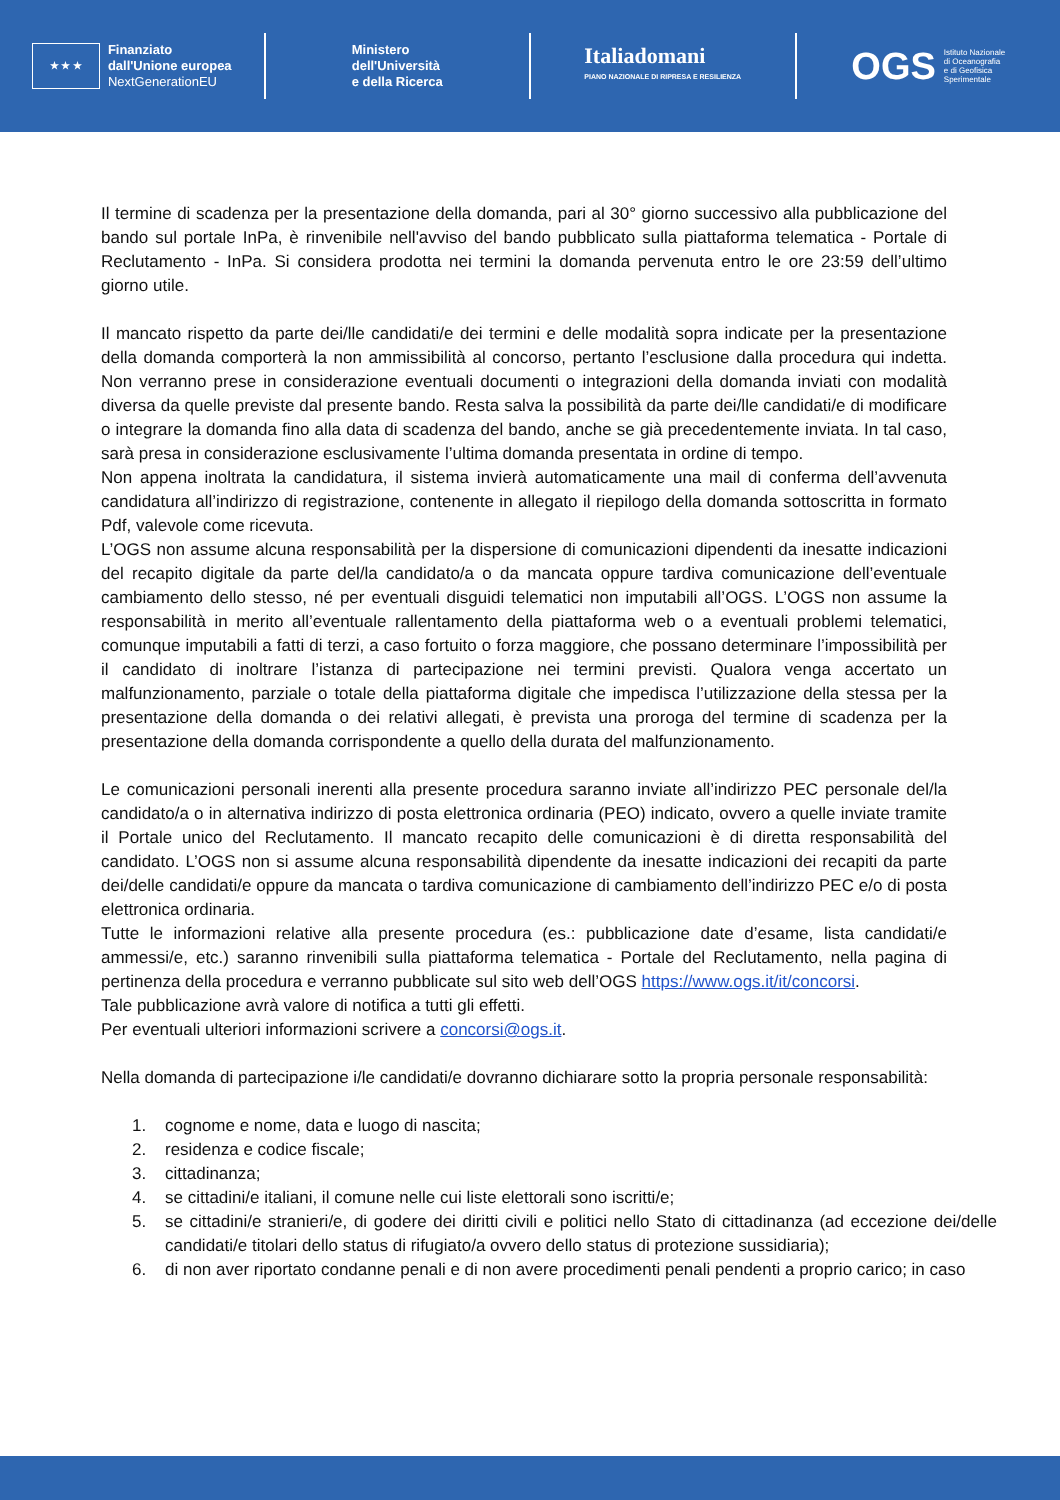★ ★ ★
Finanziato
dall'Unione europea
NextGenerationEU
Ministero
dell'Università
e della Ricerca
Italiadomani
PIANO NAZIONALE DI RIPRESA E RESILIENZA
OGS
Istituto Nazionale
di Oceanografia
e di Geofisica
Sperimentale
Il termine di scadenza per la presentazione della domanda, pari al 30° giorno successivo alla pubblicazione del bando sul portale InPa, è rinvenibile nell'avviso del bando pubblicato sulla piattaforma telematica - Portale di Reclutamento - InPa. Si considera prodotta nei termini la domanda pervenuta entro le ore 23:59 dell’ultimo giorno utile.
Il mancato rispetto da parte dei/lle candidati/e dei termini e delle modalità sopra indicate per la presentazione della domanda comporterà la non ammissibilità al concorso, pertanto l’esclusione dalla procedura qui indetta. Non verranno prese in considerazione eventuali documenti o integrazioni della domanda inviati con modalità diversa da quelle previste dal presente bando. Resta salva la possibilità da parte dei/lle candidati/e di modificare o integrare la domanda fino alla data di scadenza del bando, anche se già precedentemente inviata. In tal caso, sarà presa in considerazione esclusivamente l’ultima domanda presentata in ordine di tempo.
Non appena inoltrata la candidatura, il sistema invierà automaticamente una mail di conferma dell’avvenuta candidatura all’indirizzo di registrazione, contenente in allegato il riepilogo della domanda sottoscritta in formato Pdf, valevole come ricevuta.
L’OGS non assume alcuna responsabilità per la dispersione di comunicazioni dipendenti da inesatte indicazioni del recapito digitale da parte del/la candidato/a o da mancata oppure tardiva comunicazione dell’eventuale cambiamento dello stesso, né per eventuali disguidi telematici non imputabili all’OGS. L’OGS non assume la responsabilità in merito all’eventuale rallentamento della piattaforma web o a eventuali problemi telematici, comunque imputabili a fatti di terzi, a caso fortuito o forza maggiore, che possano determinare l’impossibilità per il candidato di inoltrare l’istanza di partecipazione nei termini previsti. Qualora venga accertato un malfunzionamento, parziale o totale della piattaforma digitale che impedisca l’utilizzazione della stessa per la presentazione della domanda o dei relativi allegati, è prevista una proroga del termine di scadenza per la presentazione della domanda corrispondente a quello della durata del malfunzionamento.
Le comunicazioni personali inerenti alla presente procedura saranno inviate all’indirizzo PEC personale del/la candidato/a o in alternativa indirizzo di posta elettronica ordinaria (PEO) indicato, ovvero a quelle inviate tramite il Portale unico del Reclutamento. Il mancato recapito delle comunicazioni è di diretta responsabilità del candidato. L’OGS non si assume alcuna responsabilità dipendente da inesatte indicazioni dei recapiti da parte dei/delle candidati/e oppure da mancata o tardiva comunicazione di cambiamento dell’indirizzo PEC e/o di posta elettronica ordinaria.
Tutte le informazioni relative alla presente procedura (es.: pubblicazione date d’esame, lista candidati/e ammessi/e, etc.) saranno rinvenibili sulla piattaforma telematica - Portale del Reclutamento, nella pagina di pertinenza della procedura e verranno pubblicate sul sito web dell’OGS https://www.ogs.it/it/concorsi.
Tale pubblicazione avrà valore di notifica a tutti gli effetti.
Per eventuali ulteriori informazioni scrivere a concorsi@ogs.it.
Nella domanda di partecipazione i/le candidati/e dovranno dichiarare sotto la propria personale responsabilità:
1. cognome e nome, data e luogo di nascita;
2. residenza e codice fiscale;
3. cittadinanza;
4. se cittadini/e italiani, il comune nelle cui liste elettorali sono iscritti/e;
5. se cittadini/e stranieri/e, di godere dei diritti civili e politici nello Stato di cittadinanza (ad eccezione dei/delle candidati/e titolari dello status di rifugiato/a ovvero dello status di protezione sussidiaria);
6. di non aver riportato condanne penali e di non avere procedimenti penali pendenti a proprio carico; in caso